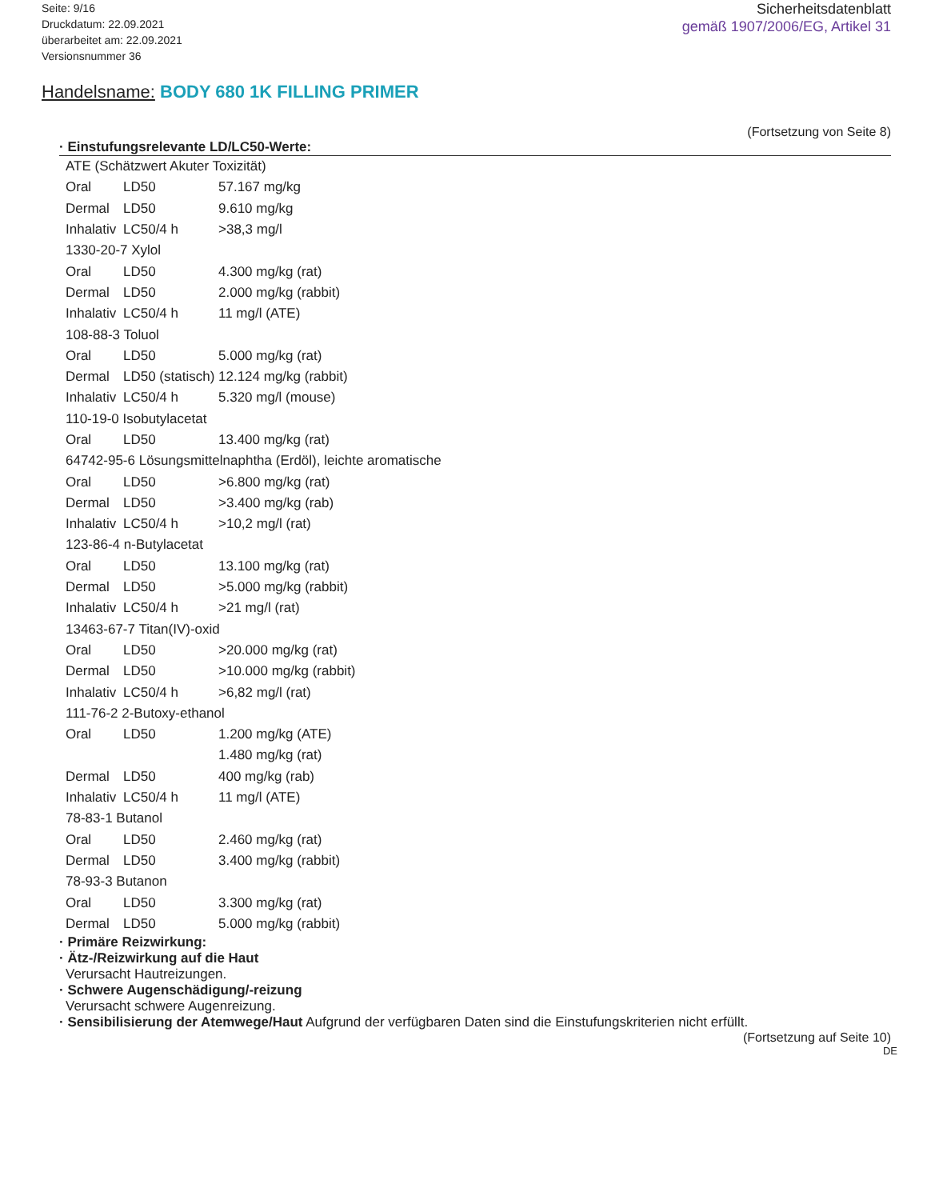Seite: 9/16
Druckdatum: 22.09.2021
überarbeitet am: 22.09.2021
Versionsnummer 36
Sicherheitsdatenblatt
gemäß 1907/2006/EG, Artikel 31
Handelsname: BODY 680 1K FILLING PRIMER
(Fortsetzung von Seite 8)
· Einstufungsrelevante LD/LC50-Werte:
| ATE (Schätzwert Akuter Toxizität) | | |
| Oral | LD50 | 57.167 mg/kg |
| Dermal | LD50 | 9.610 mg/kg |
| Inhalativ | LC50/4 h | >38,3 mg/l |
| 1330-20-7 Xylol | | |
| Oral | LD50 | 4.300 mg/kg (rat) |
| Dermal | LD50 | 2.000 mg/kg (rabbit) |
| Inhalativ | LC50/4 h | 11 mg/l (ATE) |
| 108-88-3 Toluol | | |
| Oral | LD50 | 5.000 mg/kg (rat) |
| Dermal | LD50 (statisch) | 12.124 mg/kg (rabbit) |
| Inhalativ | LC50/4 h | 5.320 mg/l (mouse) |
| 110-19-0 Isobutylacetat | | |
| Oral | LD50 | 13.400 mg/kg (rat) |
| 64742-95-6 Lösungsmittelnaphtha (Erdöl), leichte aromatische | | |
| Oral | LD50 | >6.800 mg/kg (rat) |
| Dermal | LD50 | >3.400 mg/kg (rab) |
| Inhalativ | LC50/4 h | >10,2 mg/l (rat) |
| 123-86-4 n-Butylacetat | | |
| Oral | LD50 | 13.100 mg/kg (rat) |
| Dermal | LD50 | >5.000 mg/kg (rabbit) |
| Inhalativ | LC50/4 h | >21 mg/l (rat) |
| 13463-67-7 Titan(IV)-oxid | | |
| Oral | LD50 | >20.000 mg/kg (rat) |
| Dermal | LD50 | >10.000 mg/kg (rabbit) |
| Inhalativ | LC50/4 h | >6,82 mg/l (rat) |
| 111-76-2 2-Butoxy-ethanol | | |
| Oral | LD50 | 1.200 mg/kg (ATE) |
| | | 1.480 mg/kg (rat) |
| Dermal | LD50 | 400 mg/kg (rab) |
| Inhalativ | LC50/4 h | 11 mg/l (ATE) |
| 78-83-1 Butanol | | |
| Oral | LD50 | 2.460 mg/kg (rat) |
| Dermal | LD50 | 3.400 mg/kg (rabbit) |
| 78-93-3 Butanon | | |
| Oral | LD50 | 3.300 mg/kg (rat) |
| Dermal | LD50 | 5.000 mg/kg (rabbit) |
· Primäre Reizwirkung:
· Ätz-/Reizwirkung auf die Haut
Verursacht Hautreizungen.
· Schwere Augenschädigung/-reizung
Verursacht schwere Augenreizung.
· Sensibilisierung der Atemwege/Haut Aufgrund der verfügbaren Daten sind die Einstufungskriterien nicht erfüllt.
(Fortsetzung auf Seite 10)
DE